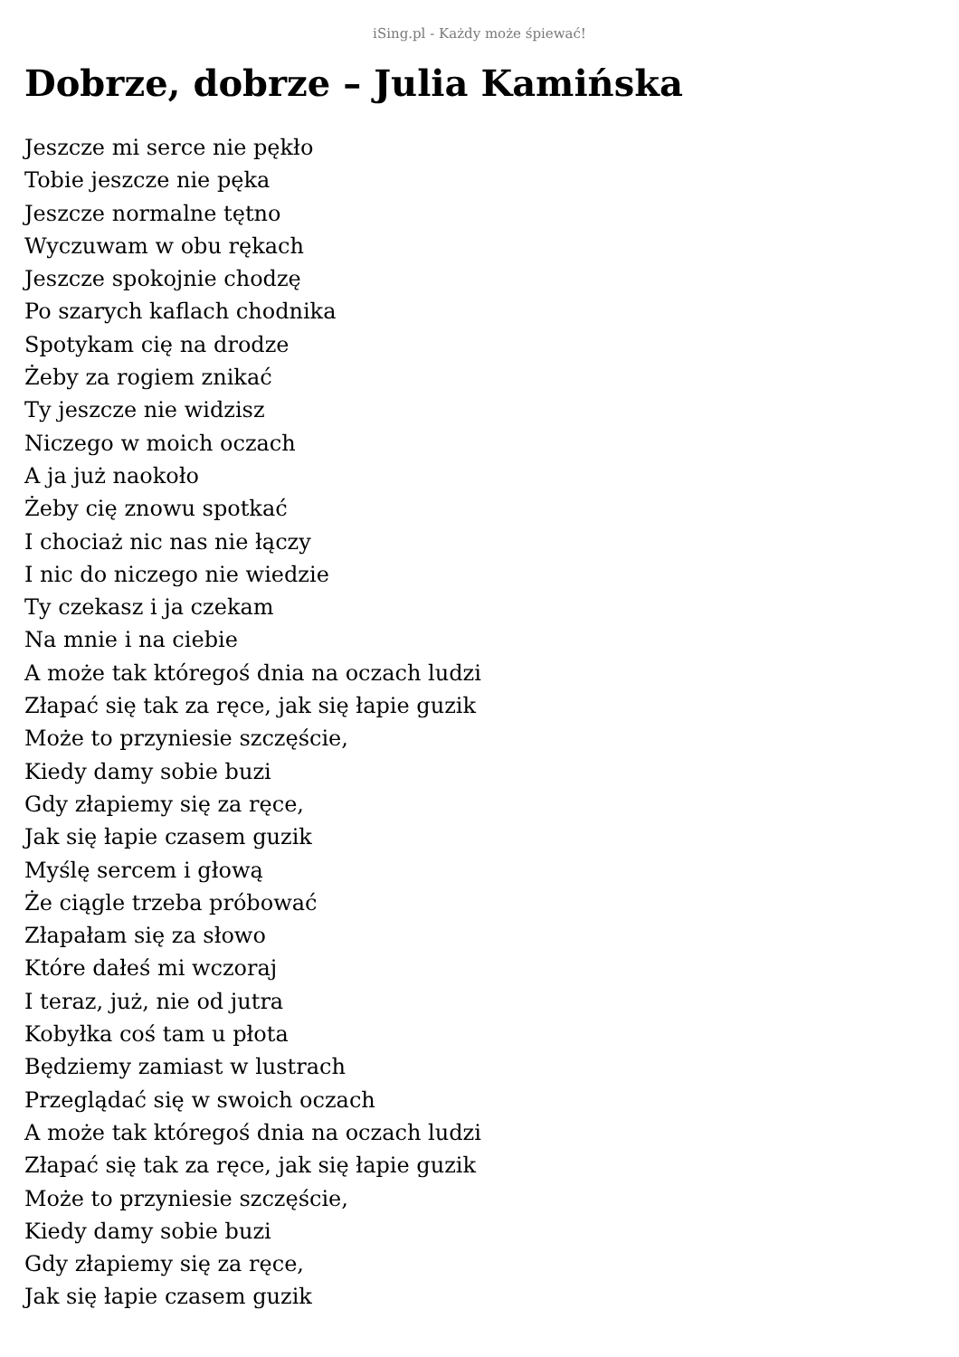iSing.pl - Każdy może śpiewać!
Dobrze, dobrze – Julia Kamińska
Jeszcze mi serce nie pękło
Tobie jeszcze nie pęka
Jeszcze normalne tętno
Wyczuwam w obu rękach
Jeszcze spokojnie chodzę
Po szarych kaflach chodnika
Spotykam cię na drodze
Żeby za rogiem znikać
Ty jeszcze nie widzisz
Niczego w moich oczach
A ja już naokoło
Żeby cię znowu spotkać
I chociaż nic nas nie łączy
I nic do niczego nie wiedzie
Ty czekasz i ja czekam
Na mnie i na ciebie
A może tak któregoś dnia na oczach ludzi
Złapać się tak za ręce, jak się łapie guzik
Może to przyniesie szczęście,
Kiedy damy sobie buzi
Gdy złapiemy się za ręce,
Jak się łapie czasem guzik
Myślę sercem i głową
Że ciągle trzeba próbować
Złapałam się za słowo
Które dałeś mi wczoraj
I teraz, już, nie od jutra
Kobyłka coś tam u płota
Będziemy zamiast w lustrach
Przeglądać się w swoich oczach
A może tak któregoś dnia na oczach ludzi
Złapać się tak za ręce, jak się łapie guzik
Może to przyniesie szczęście,
Kiedy damy sobie buzi
Gdy złapiemy się za ręce,
Jak się łapie czasem guzik